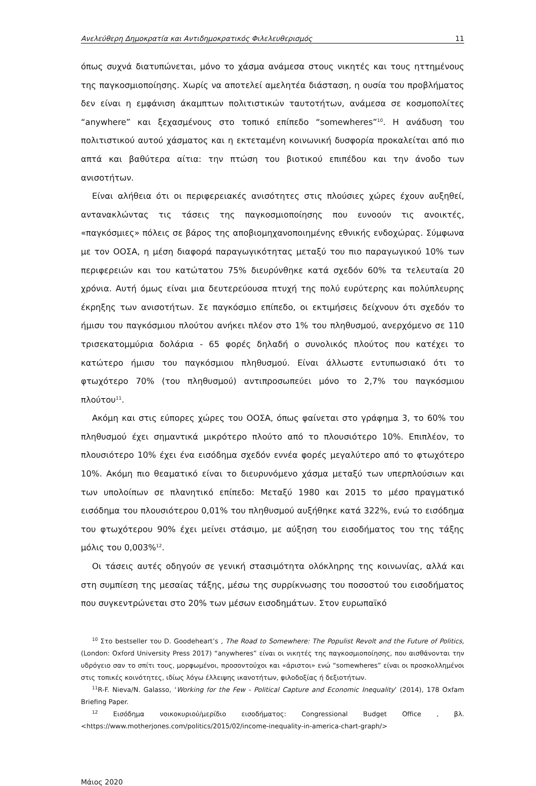Ανελεύθερη Δημοκρατία και Αντιδημοκρατικός Φιλελευθερισμός 11
όπως συχνά διατυπώνεται, μόνο το χάσμα ανάμεσα στους νικητές και τους ηττημένους της παγκοσμιοποίησης. Χωρίς να αποτελεί αμελητέα διάσταση, η ουσία του προβλήματος δεν είναι η εμφάνιση άκαμπτων πολιτιστικών ταυτοτήτων, ανάμεσα σε κοσμοπολίτες “anywhere” και ξεχασμένους στο τοπικό επίπεδο “somewheres”<sup>10</sup>. Η ανάδυση του πολιτιστικού αυτού χάσματος και η εκτεταμένη κοινωνική δυσφορία προκαλείται από πιο απτά και βαθύτερα αίτια: την πτώση του βιοτικού επιπέδου και την άνοδο των ανισοτήτων.
Είναι αλήθεια ότι οι περιφερειακές ανισότητες στις πλούσιες χώρες έχουν αυξηθεί, αντανακλώντας τις τάσεις της παγκοσμιοποίησης που ευνοούν τις ανοικτές, «παγκόσμιες» πόλεις σε βάρος της αποβιομηχανοποιημένης εθνικής ενδοχώρας. Σύμφωνα με τον ΟΟΣΑ, η μέση διαφορά παραγωγικότητας μεταξύ του πιο παραγωγικού 10% των περιφερειών και του κατώτατου 75% διευρύνθηκε κατά σχεδόν 60% τα τελευταία 20 χρόνια. Αυτή όμως είναι μια δευτερεύουσα πτυχή της πολύ ευρύτερης και πολύπλευρης έκρηξης των ανισοτήτων. Σε παγκόσμιο επίπεδο, οι εκτιμήσεις δείχνουν ότι σχεδόν το ήμισυ του παγκόσμιου πλούτου ανήκει πλέον στο 1% του πληθυσμού, ανερχόμενο σε 110 τρισεκατομμύρια δολάρια - 65 φορές δηλαδή ο συνολικός πλούτος που κατέχει το κατώτερο ήμισυ του παγκόσμιου πληθυσμού. Είναι άλλωστε εντυπωσιακό ότι το φτωχότερο 70% (του πληθυσμού) αντιπροσωπεύει μόνο το 2,7% του παγκόσμιου πλούτου<sup>11</sup>.
Ακόμη και στις εύπορες χώρες του ΟΟΣΑ, όπως φαίνεται στο γράφημα 3, το 60% του πληθυσμού έχει σημαντικά μικρότερο πλούτο από το πλουσιότερο 10%. Επιπλέον, το πλουσιότερο 10% έχει ένα εισόδημα σχεδόν εννέα φορές μεγαλύτερο από το φτωχότερο 10%. Ακόμη πιο θεαματικό είναι το διευρυνόμενο χάσμα μεταξύ των υπερπλούσιων και των υπολοίπων σε πλανητικό επίπεδο: Μεταξύ 1980 και 2015 το μέσο πραγματικό εισόδημα του πλουσιότερου 0,01% του πληθυσμού αυξήθηκε κατά 322%, ενώ το εισόδημα του φτωχότερου 90% έχει μείνει στάσιμο, με αύξηση του εισοδήματος του της τάξης μόλις του 0,003%<sup>12</sup>.
Οι τάσεις αυτές οδηγούν σε γενική στασιμότητα ολόκληρης της κοινωνίας, αλλά και στη συμπίεση της μεσαίας τάξης, μέσω της συρρίκνωσης του ποσοστού του εισοδήματος που συγκεντρώνεται στο 20% των μέσων εισοδημάτων. Στον ευρωπαϊκό
<sup>10</sup> Στο bestseller του D. Goodeheart’s , The Road to Somewhere: The Populist Revolt and the Future of Politics, (London: Oxford University Press 2017) “anywheres” είναι οι νικητές της παγκοσμιοποίησης, που αισθάνονται την υδρόγειο σαν το σπίτι τους, μορφωμένοι, προσοντούχοι και «άριστοι» ενώ “somewheres” είναι οι προσκολλημένοι στις τοπικές κοινότητες, ιδίως λόγω έλλειψης ικανοτήτων, φιλοδοξίας ή δεξιοτήτων.
<sup>11</sup> R-F. Nieva/N. Galasso, ‘Working for the Few - Political Capture and Economic Inequality’ (2014), 178 Oxfam Briefing Paper.
<sup>12</sup> Εισόδημα νοικοκυριού/μερίδιο εισοδήματος: Congressional Budget Office , βλ. <https://www.motherjones.com/politics/2015/02/income-inequality-in-america-chart-graph/>
Μάιος 2020